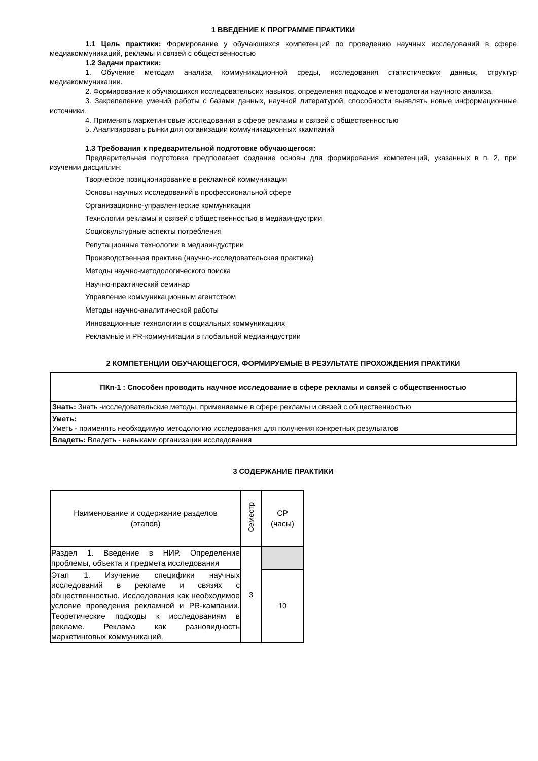1 ВВЕДЕНИЕ К ПРОГРАММЕ ПРАКТИКИ
1.1 Цель практики: Формирование у обучающихся компетенций по проведению научных исследований в сфере медиакоммуникаций, рекламы и связей с общественностью
1.2 Задачи практики:
1. Обучение методам анализа коммуникационной среды, исследования статистических данных, структур медиакоммуникации.
2. Формирование к обучающихся исследовательсих навыков, определения подходов и методологии научного анализа.
3. Закрепеление умений работы с базами данных, научной литературой, способности выявлять новые информационные источники.
4. Применять маркетинговые исследования в сфере рекламы и связей с общественностью
5. Анализировать рынки для организации коммуникационных ккампаний
1.3 Требования к предварительной подготовке обучающегося:
Предварительная подготовка предполагает создание основы для формирования компетенций, указанных в п. 2, при изучении дисциплин:
Творческое позиционирование в рекламной коммуникации
Основы научных исследований в профессиональной сфере
Организационно-управленческие коммуникации
Технологии рекламы и связей с общественностью в медиаиндустрии
Социокультурные аспекты потребления
Репутационные технологии в медиаиндустрии
Производственная практика (научно-исследовательская практика)
Методы научно-методологического поиска
Научно-практический семинар
Управление коммуникационным агентством
Методы научно-аналитической работы
Инновационные технологии в социальных коммуникациях
Рекламные и PR-коммуникации в глобальной медиаиндустрии
2 КОМПЕТЕНЦИИ ОБУЧАЮЩЕГОСЯ, ФОРМИРУЕМЫЕ В РЕЗУЛЬТАТЕ ПРОХОЖДЕНИЯ ПРАКТИКИ
| ПКп-1 : Способен проводить научное исследование в сфере рекламы и связей с общественностью |
| Знать: Знать -исследовательские методы, применяемые в сфере рекламы и связей с общественностью |
| Уметь: Уметь - применять необходимую методологию исследования для получения конкретных результатов |
| Владеть: Владеть - навыками организации исследования |
3 СОДЕРЖАНИЕ ПРАКТИКИ
| Наименование и содержание разделов (этапов) | Семестр | СР (часы) |
| Раздел 1. Введение в НИР. Определение проблемы, объекта и предмета исследования | 3 | |
| Этап 1. Изучение специфики научных исследований в рекламе и связях с общественностью. Исследования как необходимое условие проведения рекламной и PR-кампании. Теоретические подходы к исследованиям в рекламе. Реклама как разновидность маркетинговых коммуникаций. | | 10 |